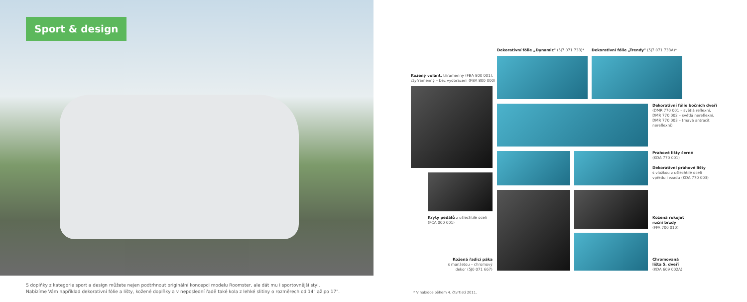Sport & design
S doplňky z kategorie sport a design můžete nejen podtrhnout originální koncepci modelu Roomster, ale dát mu i sportovnější styl.
Nabízíme Vám například dekorativní fólie a lišty, kožené doplňky a v neposlední řadě také kola z lehké slitiny o rozměrech od 14" až po 17".
Dekorativní fólie „Dynamic" (5J7 071 733)*
Dekorativní fólie „Trendy" (5J7 071 733A)*
Kožený volant, tříramenný (FBA 800 001);
čtyřramenný – bez vyobrazení (FBA 800 000)
Dekorativní fólie bočních dveří
(DMR 770 001 – světlá reflexní,
DMR 770 002 – světlá nereflexní,
DMR 770 003 – tmavá antracit
nereflexní)
Prahové lišty černé
(KDA 770 001)
Dekorativní prahové lišty
s vložkou z ušlechtilé oceli
vpředu i vzadu (KDA 770 003)
Kryty pedálů z ušlechtilé oceli
(FCA 000 001)
Kožená rukojeť
ruční brzdy
(FFA 700 010)
Kožená řadicí páka
s manžetou – chromový
dekor (5J0 071 667)
Chromovaná
lišta 5. dveří
(KDA 609 002A)
* V nabídce během 4. čtvrtletí 2011.